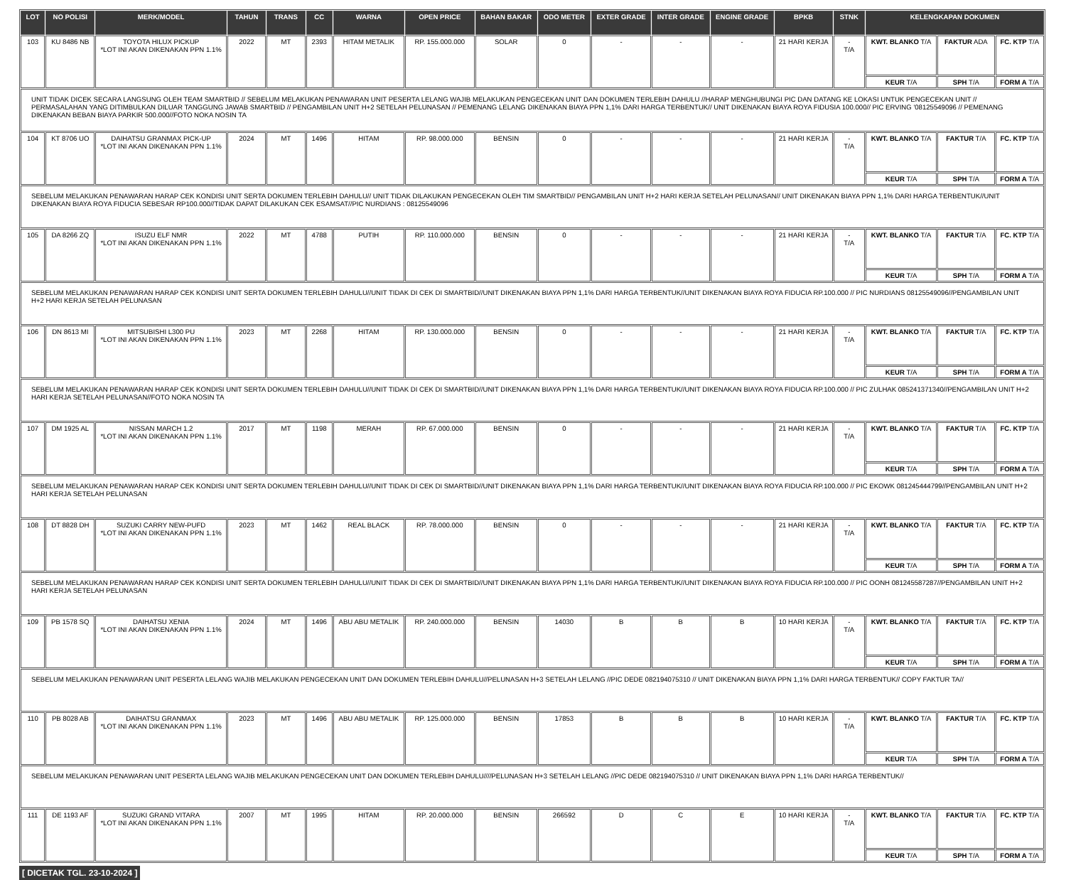| LOT | NO POLISI | MERK/MODEL | TAHUN | TRANS | CC | WARNA | OPEN PRICE | BAHAN BAKAR | ODO METER | EXTER GRADE | INTER GRADE | ENGINE GRADE | BPKB | STNK | KELENGKAPAN DOKUMEN | | |
| --- | --- | --- | --- | --- | --- | --- | --- | --- | --- | --- | --- | --- | --- | --- | --- | --- | --- |
| 103 | KU 8486 NB | TOYOTA HILUX PICKUP *LOT INI AKAN DIKENAKAN PPN 1.1% | 2022 | MT | 2393 | HITAM METALIK | RP. 155.000.000 | SOLAR | 0 | - | - | - | 21 HARI KERJA | - T/A | KWT. BLANKO T/A | FAKTUR ADA | FC. KTP T/A |
| | | | | | | | | | | | | | | | KEUR T/A | SPH T/A | FORM A T/A |
| UNIT TIDAK DICEK SECARA LANGSUNG OLEH TEAM SMARTBID // SEBELUM MELAKUKAN PENAWARAN UNIT PESERTA LELANG WAJIB MELAKUKAN PENGECEKAN UNIT DAN DOKUMEN TERLEBIH DAHULU //HARAP MENGHUBUNGI PIC DAN DATANG KE LOKASI UNTUK PENGECEKAN UNIT // PERMASALAHAN YANG DITIMBULKAN DILUAR TANGGUNG JAWAB SMARTBID // PENGAMBILAN UNIT H+2 SETELAH PELUNASAN // PEMENANG LELANG DIKENAKAN BIAYA PPN 1,1% DARI HARGA TERBENTUK// UNIT DIKENAKAN BIAYA ROYA FIDUSIA 100.000// PIC ERVING '08125549096 // PEMENANG DIKENAKAN BEBAN BIAYA PARKIR 500.000//FOTO NOKA NOSIN TA | | | | | | | | | | | | | | | | | |
| 104 | KT 8706 UO | DAIHATSU GRANMAX PICK-UP *LOT INI AKAN DIKENAKAN PPN 1.1% | 2024 | MT | 1496 | HITAM | RP. 98.000.000 | BENSIN | 0 | - | - | - | 21 HARI KERJA | - T/A | KWT. BLANKO T/A | FAKTUR T/A | FC. KTP T/A |
| | | | | | | | | | | | | | | | KEUR T/A | SPH T/A | FORM A T/A |
| SEBELUM MELAKUKAN PENAWARAN HARAP CEK KONDISI UNIT SERTA DOKUMEN TERLEBIH DAHULU// UNIT TIDAK DILAKUKAN PENGECEKAN OLEH TIM SMARTBID// PENGAMBILAN UNIT H+2 HARI KERJA SETELAH PELUNASAN// UNIT DIKENAKAN BIAYA PPN 1,1% DARI HARGA TERBENTUK//UNIT DIKENAKAN BIAYA ROYA FIDUCIA SEBESAR RP100.000//TIDAK DAPAT DILAKUKAN CEK ESAMSAT//PIC NURDIANS : 08125549096 | | | | | | | | | | | | | | | | | |
| 105 | DA 8266 ZQ | ISUZU ELF NMR *LOT INI AKAN DIKENAKAN PPN 1.1% | 2022 | MT | 4788 | PUTIH | RP. 110.000.000 | BENSIN | 0 | - | - | - | 21 HARI KERJA | - T/A | KWT. BLANKO T/A | FAKTUR T/A | FC. KTP T/A |
| | | | | | | | | | | | | | | | KEUR T/A | SPH T/A | FORM A T/A |
| SEBELUM MELAKUKAN PENAWARAN HARAP CEK KONDISI UNIT SERTA DOKUMEN TERLEBIH DAHULU//UNIT TIDAK DI CEK DI SMARTBID//UNIT DIKENAKAN BIAYA PPN 1,1% DARI HARGA TERBENTUK//UNIT DIKENAKAN BIAYA ROYA FIDUCIA RP.100.000 // PIC NURDIANS 08125549096//PENGAMBILAN UNIT H+2 HARI KERJA SETELAH PELUNASAN | | | | | | | | | | | | | | | | | |
| 106 | DN 8613 MI | MITSUBISHI L300 PU *LOT INI AKAN DIKENAKAN PPN 1.1% | 2023 | MT | 2268 | HITAM | RP. 130.000.000 | BENSIN | 0 | - | - | - | 21 HARI KERJA | - T/A | KWT. BLANKO T/A | FAKTUR T/A | FC. KTP T/A |
| | | | | | | | | | | | | | | | KEUR T/A | SPH T/A | FORM A T/A |
| SEBELUM MELAKUKAN PENAWARAN HARAP CEK KONDISI UNIT SERTA DOKUMEN TERLEBIH DAHULU//UNIT TIDAK DI CEK DI SMARTBID//UNIT DIKENAKAN BIAYA PPN 1,1% DARI HARGA TERBENTUK//UNIT DIKENAKAN BIAYA ROYA FIDUCIA RP.100.000 // PIC ZULHAK 085241371340//PENGAMBILAN UNIT H+2 HARI KERJA SETELAH PELUNASAN//FOTO NOKA NOSIN TA | | | | | | | | | | | | | | | | | |
| 107 | DM 1925 AL | NISSAN MARCH 1.2 *LOT INI AKAN DIKENAKAN PPN 1.1% | 2017 | MT | 1198 | MERAH | RP. 67.000.000 | BENSIN | 0 | - | - | - | 21 HARI KERJA | - T/A | KWT. BLANKO T/A | FAKTUR T/A | FC. KTP T/A |
| | | | | | | | | | | | | | | | KEUR T/A | SPH T/A | FORM A T/A |
| SEBELUM MELAKUKAN PENAWARAN HARAP CEK KONDISI UNIT SERTA DOKUMEN TERLEBIH DAHULU//UNIT TIDAK DI CEK DI SMARTBID//UNIT DIKENAKAN BIAYA PPN 1,1% DARI HARGA TERBENTUK//UNIT DIKENAKAN BIAYA ROYA FIDUCIA RP.100.000 // PIC EKOWK 081245444799//PENGAMBILAN UNIT H+2 HARI KERJA SETELAH PELUNASAN | | | | | | | | | | | | | | | | | |
| 108 | DT 8828 DH | SUZUKI CARRY NEW-PUFD *LOT INI AKAN DIKENAKAN PPN 1.1% | 2023 | MT | 1462 | REAL BLACK | RP. 78.000.000 | BENSIN | 0 | - | - | - | 21 HARI KERJA | - T/A | KWT. BLANKO T/A | FAKTUR T/A | FC. KTP T/A |
| | | | | | | | | | | | | | | | KEUR T/A | SPH T/A | FORM A T/A |
| SEBELUM MELAKUKAN PENAWARAN HARAP CEK KONDISI UNIT SERTA DOKUMEN TERLEBIH DAHULU//UNIT TIDAK DI CEK DI SMARTBID//UNIT DIKENAKAN BIAYA PPN 1,1% DARI HARGA TERBENTUK//UNIT DIKENAKAN BIAYA ROYA FIDUCIA RP.100.000 // PIC OONH 081245587287//PENGAMBILAN UNIT H+2 HARI KERJA SETELAH PELUNASAN | | | | | | | | | | | | | | | | | |
| 109 | PB 1578 SQ | DAIHATSU XENIA *LOT INI AKAN DIKENAKAN PPN 1.1% | 2024 | MT | 1496 | ABU ABU METALIK | RP. 240.000.000 | BENSIN | 14030 | B | B | B | 10 HARI KERJA | - T/A | KWT. BLANKO T/A | FAKTUR T/A | FC. KTP T/A |
| | | | | | | | | | | | | | | | KEUR T/A | SPH T/A | FORM A T/A |
| SEBELUM MELAKUKAN PENAWARAN UNIT PESERTA LELANG WAJIB MELAKUKAN PENGECEKAN UNIT DAN DOKUMEN TERLEBIH DAHULU//PELUNASAN H+3 SETELAH LELANG //PIC DEDE 082194075310 // UNIT DIKENAKAN BIAYA PPN 1,1% DARI HARGA TERBENTUK// COPY FAKTUR TA// | | | | | | | | | | | | | | | | | |
| 110 | PB 8028 AB | DAIHATSU GRANMAX *LOT INI AKAN DIKENAKAN PPN 1.1% | 2023 | MT | 1496 | ABU ABU METALIK | RP. 125.000.000 | BENSIN | 17853 | B | B | B | 10 HARI KERJA | - T/A | KWT. BLANKO T/A | FAKTUR T/A | FC. KTP T/A |
| | | | | | | | | | | | | | | | KEUR T/A | SPH T/A | FORM A T/A |
| SEBELUM MELAKUKAN PENAWARAN UNIT PESERTA LELANG WAJIB MELAKUKAN PENGECEKAN UNIT DAN DOKUMEN TERLEBIH DAHULU////PELUNASAN H+3 SETELAH LELANG //PIC DEDE 082194075310 // UNIT DIKENAKAN BIAYA PPN 1,1% DARI HARGA TERBENTUK// | | | | | | | | | | | | | | | | | |
| 111 | DE 1193 AF | SUZUKI GRAND VITARA *LOT INI AKAN DIKENAKAN PPN 1.1% | 2007 | MT | 1995 | HITAM | RP. 20.000.000 | BENSIN | 266592 | D | C | E | 10 HARI KERJA | - T/A | KWT. BLANKO T/A | FAKTUR T/A | FC. KTP T/A |
| | | | | | | | | | | | | | | | KEUR T/A | SPH T/A | FORM A T/A |
[ DICETAK TGL. 23-10-2024 ]